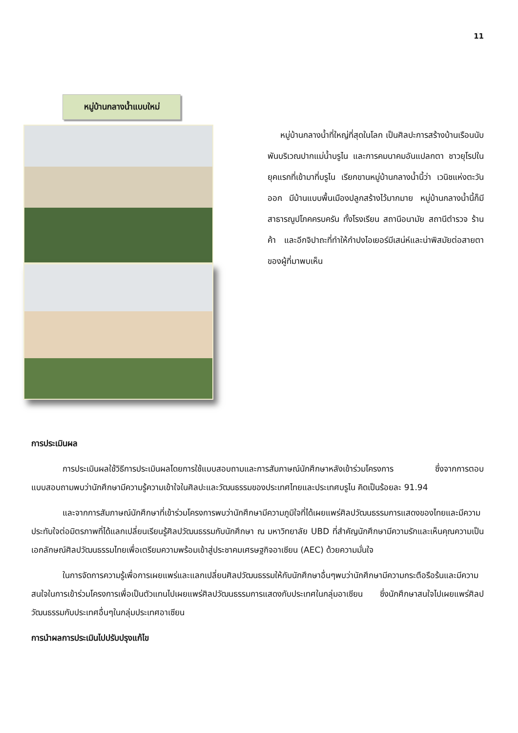11
หมู่บ้านกลางน้ำแบบใหม่
หมู่บ้านกลางน้ำที่ใหญ่ที่สุดในโลก เป็นศิลปะการสร้างบ้านเรือนนับพันบริเวณปากแม่น้ำบรูไน และการคมนาคมอันแปลกตา ชาวยุโรปในยุคแรกที่เข้ามาที่บรูไน เรียกขานหมู่บ้านกลางน้ำนี้ว่า เวนิชแห่งตะวันออก มีบ้านแบบพื้นเมืองปลูกสร้างไว้มากมาย หมู่บ้านกลางน้ำนี้ก็มีสาธารณูปโภคครบครัน ทั้งโรงเรียน สถานีอนามัย สถานีตำรวจ ร้านค้า และอีกจิปาถะที่ทำให้กำปงไอเยอร์มีเสน่ห์และน่าพิสมัยต่อสายตาของผู้ที่มาพบเห็น
การประเมินผล
การประเมินผลใช้วิธีการประเมินผลโดยการใช้แบบสอบถามและการสัมภาษณ์นักศึกษาหลังเข้าร่วมโครงการ ซึ่งจากการตอบแบบสอบถามพบว่านักศึกษามีความรู้ความเข้าใจในศิลปะและวัฒนธรรมของประเทศไทยและประเทศบรูไน คิดเป็นร้อยละ 91.94
และจากการสัมภาษณ์นักศึกษาที่เข้าร่วมโครงการพบว่านักศึกษามีความภูมิใจที่ได้เผยแพร่ศิลปวัฒนธรรมการแสดงของไทยและมีความประทับใจต่อมิตรภาพที่ได้แลกเปลี่ยนเรียนรู้ศิลปวัฒนธรรมกับนักศึกษา ณ มหาวิทยาลัย UBD ที่สำคัญนักศึกษามีความรักและเห็นคุณความเป็นเอกลักษณ์ศิลปวัฒนธรรมไทยเพื่อเตรียมความพร้อมเข้าสู่ประชาคมเศรษฐกิจอาเซียน (AEC) ด้วยความมั่นใจ
ในการจัดการความรู้เพื่อการเผยแพร่และแลกเปลี่ยนศิลปวัฒนธรรมให้กับนักศึกษาอื่นๆพบว่านักศึกษามีความกระตือรือร้นและมีความสนใจในการเข้าร่วมโครงการเพื่อเป็นตัวแทนไปเผยแพร่ศิลปวัฒนธรรมการแสดงกับประเทศในกลุ่มอาเซียน ซึ่งนักศึกษาสนใจไปเผยแพร่ศิลปวัฒนธรรมกับประเทศอื่นๆในกลุ่มประเทศอาเซียน
การนำผลการประเมินไปปรับปรุงแก้ไข